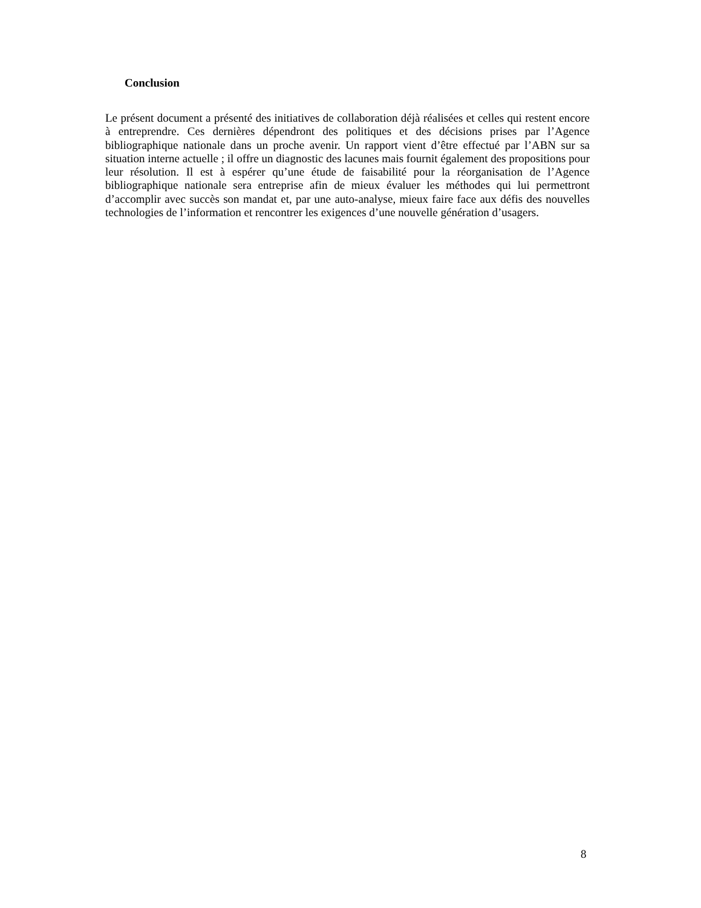Conclusion
Le présent document a présenté des initiatives de collaboration déjà réalisées et celles qui restent encore à entreprendre. Ces dernières dépendront des politiques et des décisions prises par l’Agence bibliographique nationale dans un proche avenir. Un rapport vient d’être effectué par l’ABN sur sa situation interne actuelle ; il offre un diagnostic des lacunes mais fournit également des propositions pour leur résolution. Il est à espérer qu’une étude de faisabilité pour la réorganisation de l’Agence bibliographique nationale sera entreprise afin de mieux évaluer les méthodes qui lui permettront d’accomplir avec succès son mandat et, par une auto-analyse, mieux faire face aux défis des nouvelles technologies de l’information et rencontrer les exigences d’une nouvelle génération d’usagers.
8